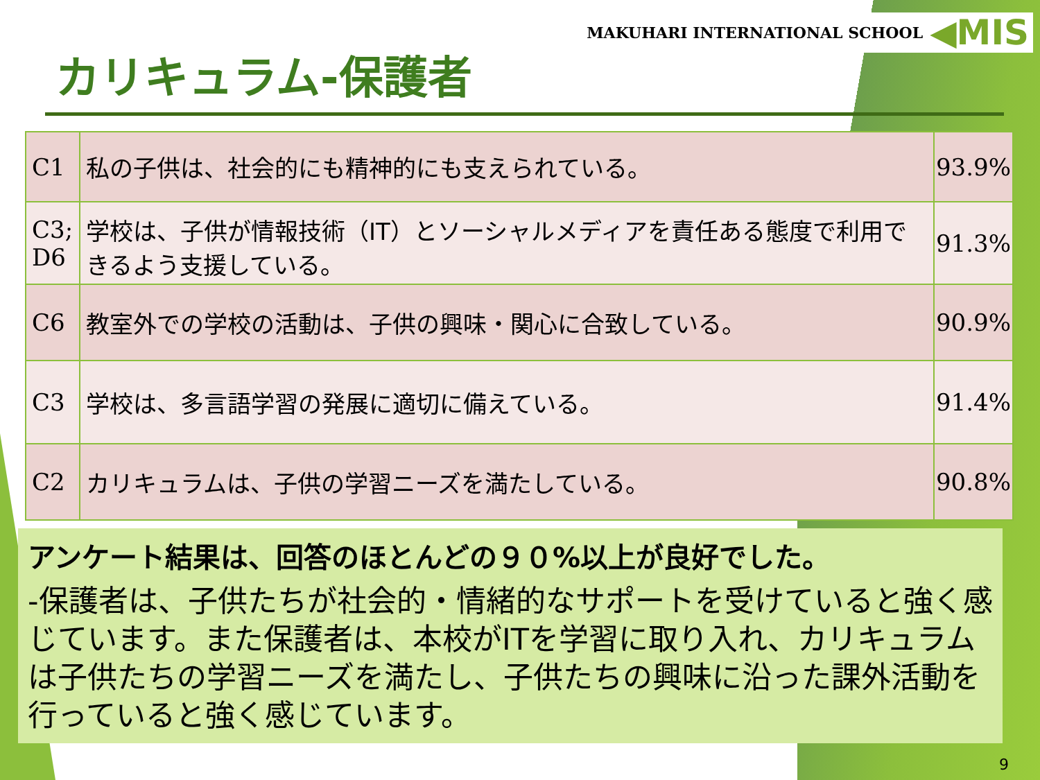MAKUHARI INTERNATIONAL SCHOOL ◀MIS
カリキュラム-保護者
| C1 | 私の子供は、社会的にも精神的にも支えられている。 | 93.9% |
| C3; D6 | 学校は、子供が情報技術（IT）とソーシャルメディアを責任ある態度で利用できるよう支援している。 | 91.3% |
| C6 | 教室外での学校の活動は、子供の興味・関心に合致している。 | 90.9% |
| C3 | 学校は、多言語学習の発展に適切に備えている。 | 91.4% |
| C2 | カリキュラムは、子供の学習ニーズを満たしている。 | 90.8% |
アンケート結果は、回答のほとんどの９０%以上が良好でした。
-保護者は、子供たちが社会的・情緒的なサポートを受けていると強く感じています。また保護者は、本校がITを学習に取り入れ、カリキュラムは子供たちの学習ニーズを満たし、子供たちの興味に沿った課外活動を行っていると強く感じています。
9